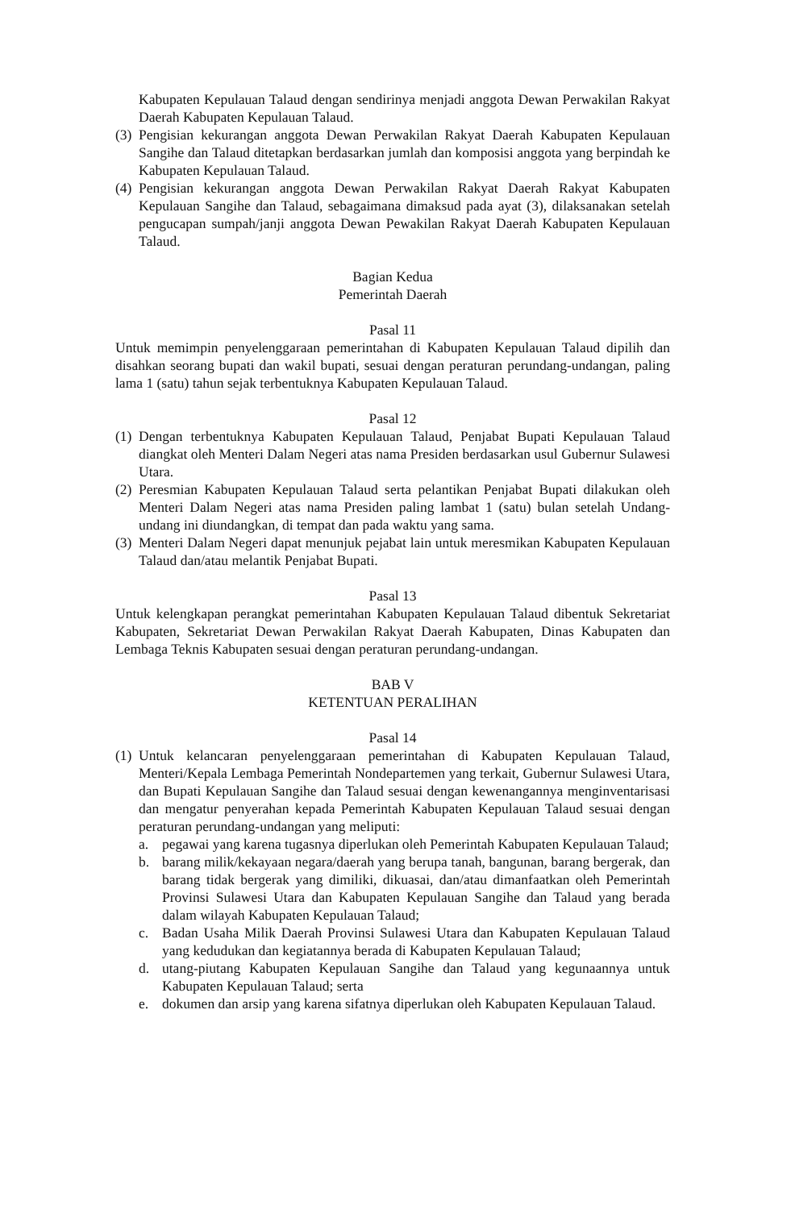Kabupaten Kepulauan Talaud dengan sendirinya menjadi anggota Dewan Perwakilan Rakyat Daerah Kabupaten Kepulauan Talaud.
(3)
Pengisian kekurangan anggota Dewan Perwakilan Rakyat Daerah Kabupaten Kepulauan Sangihe dan Talaud ditetapkan berdasarkan jumlah dan komposisi anggota yang berpindah ke Kabupaten Kepulauan Talaud.
(4)
Pengisian kekurangan anggota Dewan Perwakilan Rakyat Daerah Rakyat Kabupaten Kepulauan Sangihe dan Talaud, sebagaimana dimaksud pada ayat (3), dilaksanakan setelah pengucapan sumpah/janji anggota Dewan Pewakilan Rakyat Daerah Kabupaten Kepulauan Talaud.
Bagian Kedua
Pemerintah Daerah
Pasal 11
Untuk memimpin penyelenggaraan pemerintahan di Kabupaten Kepulauan Talaud dipilih dan disahkan seorang bupati dan wakil bupati, sesuai dengan peraturan perundang-undangan, paling lama 1 (satu) tahun sejak terbentuknya Kabupaten Kepulauan Talaud.
Pasal 12
(1)
Dengan terbentuknya Kabupaten Kepulauan Talaud, Penjabat Bupati Kepulauan Talaud diangkat oleh Menteri Dalam Negeri atas nama Presiden berdasarkan usul Gubernur Sulawesi Utara.
(2)
Peresmian Kabupaten Kepulauan Talaud serta pelantikan Penjabat Bupati dilakukan oleh Menteri Dalam Negeri atas nama Presiden paling lambat 1 (satu) bulan setelah Undang-undang ini diundangkan, di tempat dan pada waktu yang sama.
(3)
Menteri Dalam Negeri dapat menunjuk pejabat lain untuk meresmikan Kabupaten Kepulauan Talaud dan/atau melantik Penjabat Bupati.
Pasal 13
Untuk kelengkapan perangkat pemerintahan Kabupaten Kepulauan Talaud dibentuk Sekretariat Kabupaten, Sekretariat Dewan Perwakilan Rakyat Daerah Kabupaten, Dinas Kabupaten dan Lembaga Teknis Kabupaten sesuai dengan peraturan perundang-undangan.
BAB V
KETENTUAN PERALIHAN
Pasal 14
(1)
Untuk kelancaran penyelenggaraan pemerintahan di Kabupaten Kepulauan Talaud, Menteri/Kepala Lembaga Pemerintah Nondepartemen yang terkait, Gubernur Sulawesi Utara, dan Bupati Kepulauan Sangihe dan Talaud sesuai dengan kewenangannya menginventarisasi dan mengatur penyerahan kepada Pemerintah Kabupaten Kepulauan Talaud sesuai dengan peraturan perundang-undangan yang meliputi:
a. pegawai yang karena tugasnya diperlukan oleh Pemerintah Kabupaten Kepulauan Talaud;
b. barang milik/kekayaan negara/daerah yang berupa tanah, bangunan, barang bergerak, dan barang tidak bergerak yang dimiliki, dikuasai, dan/atau dimanfaatkan oleh Pemerintah Provinsi Sulawesi Utara dan Kabupaten Kepulauan Sangihe dan Talaud yang berada dalam wilayah Kabupaten Kepulauan Talaud;
c. Badan Usaha Milik Daerah Provinsi Sulawesi Utara dan Kabupaten Kepulauan Talaud yang kedudukan dan kegiatannya berada di Kabupaten Kepulauan Talaud;
d. utang-piutang Kabupaten Kepulauan Sangihe dan Talaud yang kegunaannya untuk Kabupaten Kepulauan Talaud; serta
e. dokumen dan arsip yang karena sifatnya diperlukan oleh Kabupaten Kepulauan Talaud.